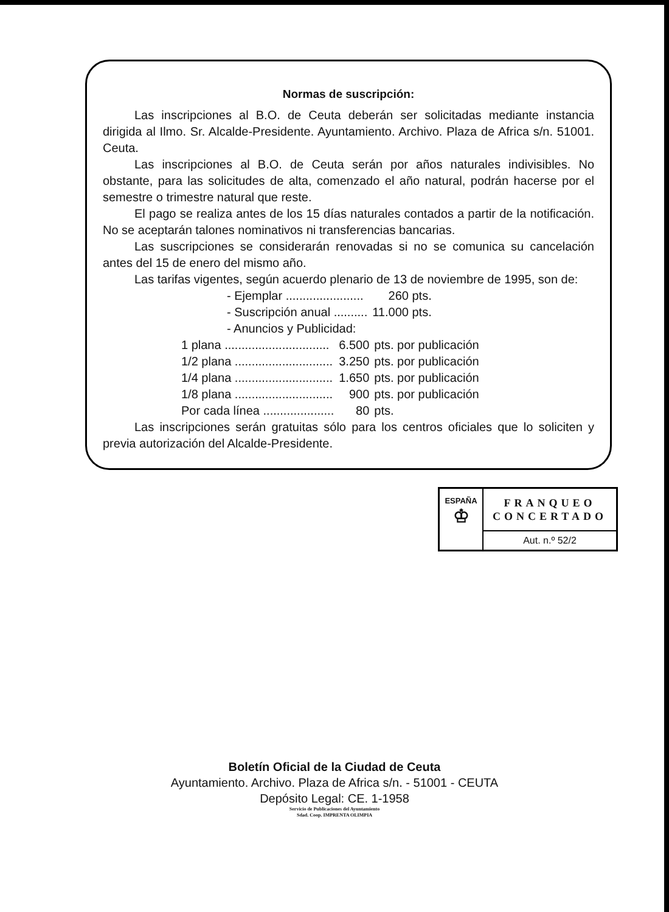Normas de suscripción:
Las inscripciones al B.O. de Ceuta deberán ser solicitadas mediante instancia dirigida al Ilmo. Sr. Alcalde-Presidente. Ayuntamiento. Archivo. Plaza de Africa s/n. 51001. Ceuta.
Las inscripciones al B.O. de Ceuta serán por años naturales indivisibles. No obstante, para las solicitudes de alta, comenzado el año natural, podrán hacerse por el semestre o trimestre natural que reste.
El pago se realiza antes de los 15 días naturales contados a partir de la notificación. No se aceptarán talones nominativos ni transferencias bancarias.
Las suscripciones se considerarán renovadas si no se comunica su cancelación antes del 15 de enero del mismo año.
Las tarifas vigentes, según acuerdo plenario de 13 de noviembre de 1995, son de:
| - Ejemplar ....................... | 260 pts. |
| - Suscripción anual .......... | 11.000 pts. |
| - Anuncios y Publicidad: | |
| 1 plana ............................... | 6.500 | pts. por publicación |
| 1/2 plana ............................. | 3.250 | pts. por publicación |
| 1/4 plana ............................. | 1.650 | pts. por publicación |
| 1/8 plana ............................. | 900 | pts. por publicación |
| Por cada línea ..................... | 80 | pts. |
Las inscripciones serán gratuitas sólo para los centros oficiales que lo soliciten y previa autorización del Alcalde-Presidente.
ESPAÑA
♔
FRANQUEO
CONCERTADO
Aut. n.º 52/2
Boletín Oficial de la Ciudad de Ceuta
Ayuntamiento. Archivo. Plaza de Africa s/n. - 51001 - CEUTA
Depósito Legal: CE. 1-1958
Servicio de Publicaciones del Ayuntamiento
Sdad. Coop. IMPRENTA OLIMPIA